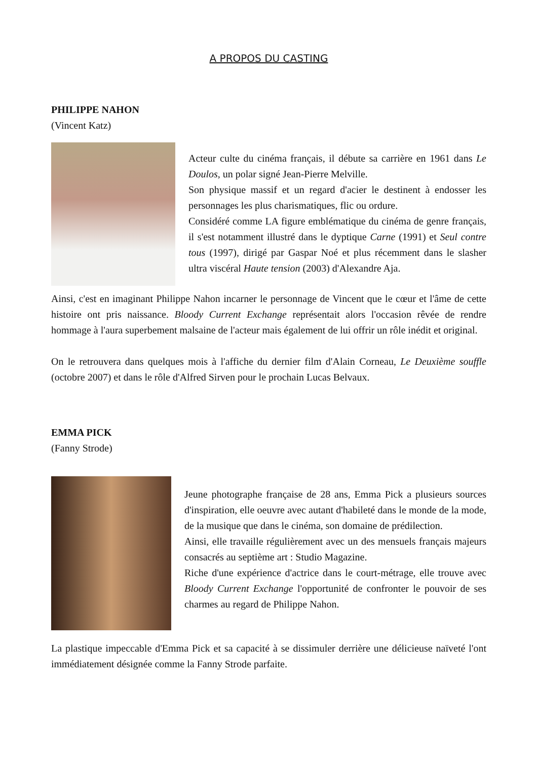A PROPOS DU CASTING
PHILIPPE NAHON
(Vincent Katz)
Acteur culte du cinéma français, il débute sa carrière en 1961 dans Le Doulos, un polar signé Jean-Pierre Melville.
Son physique massif et un regard d'acier le destinent à endosser les personnages les plus charismatiques, flic ou ordure.
Considéré comme LA figure emblématique du cinéma de genre français, il s'est notamment illustré dans le dyptique Carne (1991) et Seul contre tous (1997), dirigé par Gaspar Noé et plus récemment dans le slasher ultra viscéral Haute tension (2003) d'Alexandre Aja.
Ainsi, c'est en imaginant Philippe Nahon incarner le personnage de Vincent que le cœur et l'âme de cette histoire ont pris naissance. Bloody Current Exchange représentait alors l'occasion rêvée de rendre hommage à l'aura superbement malsaine de l'acteur mais également de lui offrir un rôle inédit et original.
On le retrouvera dans quelques mois à l'affiche du dernier film d'Alain Corneau, Le Deuxième souffle (octobre 2007) et dans le rôle d'Alfred Sirven pour le prochain Lucas Belvaux.
EMMA PICK
(Fanny Strode)
Jeune photographe française de 28 ans, Emma Pick a plusieurs sources d'inspiration, elle oeuvre avec autant d'habileté dans le monde de la mode, de la musique que dans le cinéma, son domaine de prédilection.
Ainsi, elle travaille régulièrement avec un des mensuels français majeurs consacrés au septième art : Studio Magazine.
Riche d'une expérience d'actrice dans le court-métrage, elle trouve avec Bloody Current Exchange l'opportunité de confronter le pouvoir de ses charmes au regard de Philippe Nahon.
La plastique impeccable d'Emma Pick et sa capacité à se dissimuler derrière une délicieuse naïveté l'ont immédiatement désignée comme la Fanny Strode parfaite.